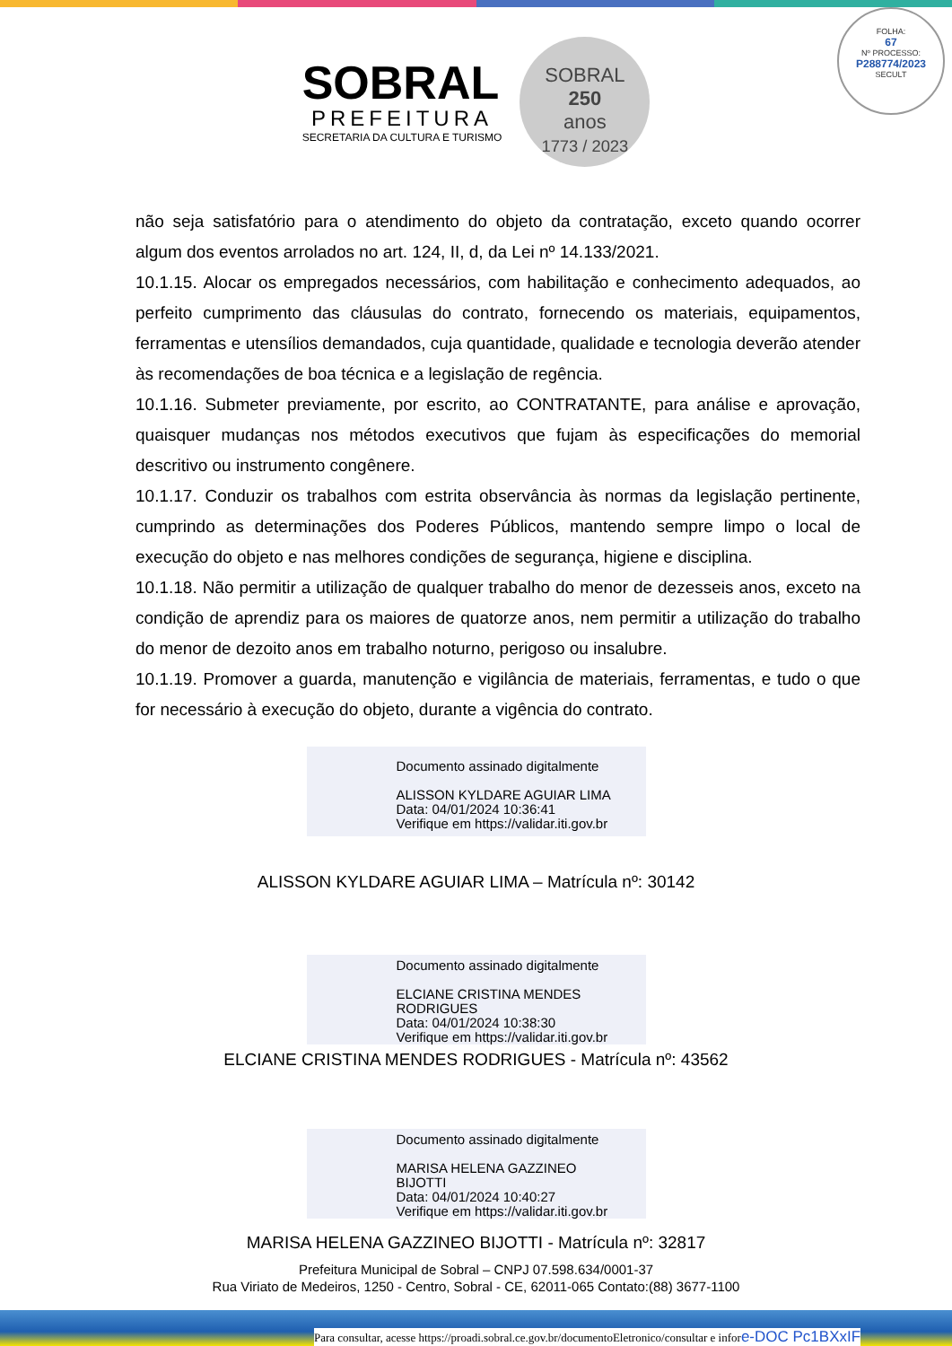FOLHA:
67
Nº PROCESSO:
P288774/2023
SECULT
SOBRAL
PREFEITURA
SECRETARIA DA CULTURA E TURISMO
SOBRAL
250
anos
1773 / 2023
não seja satisfatório para o atendimento do objeto da contratação, exceto quando ocorrer algum dos eventos arrolados no art. 124, II, d, da Lei nº 14.133/2021.
10.1.15. Alocar os empregados necessários, com habilitação e conhecimento adequados, ao perfeito cumprimento das cláusulas do contrato, fornecendo os materiais, equipamentos, ferramentas e utensílios demandados, cuja quantidade, qualidade e tecnologia deverão atender às recomendações de boa técnica e a legislação de regência.
10.1.16. Submeter previamente, por escrito, ao CONTRATANTE, para análise e aprovação, quaisquer mudanças nos métodos executivos que fujam às especificações do memorial descritivo ou instrumento congênere.
10.1.17. Conduzir os trabalhos com estrita observância às normas da legislação pertinente, cumprindo as determinações dos Poderes Públicos, mantendo sempre limpo o local de execução do objeto e nas melhores condições de segurança, higiene e disciplina.
10.1.18. Não permitir a utilização de qualquer trabalho do menor de dezesseis anos, exceto na condição de aprendiz para os maiores de quatorze anos, nem permitir a utilização do trabalho do menor de dezoito anos em trabalho noturno, perigoso ou insalubre.
10.1.19. Promover a guarda, manutenção e vigilância de materiais, ferramentas, e tudo o que for necessário à execução do objeto, durante a vigência do contrato.
Documento assinado digitalmente
ALISSON KYLDARE AGUIAR LIMA
Data: 04/01/2024 10:36:41
Verifique em https://validar.iti.gov.br
ALISSON KYLDARE AGUIAR LIMA – Matrícula nº: 30142
Documento assinado digitalmente
ELCIANE CRISTINA MENDES
RODRIGUES
Data: 04/01/2024 10:38:30
Verifique em https://validar.iti.gov.br
ELCIANE CRISTINA MENDES RODRIGUES - Matrícula nº: 43562
Documento assinado digitalmente
MARISA HELENA GAZZINEO
BIJOTTI
Data: 04/01/2024 10:40:27
Verifique em https://validar.iti.gov.br
MARISA HELENA GAZZINEO BIJOTTI - Matrícula nº: 32817
Prefeitura Municipal de Sobral – CNPJ 07.598.634/0001-37
Rua Viriato de Medeiros, 1250 - Centro, Sobral - CE, 62011-065 Contato:(88) 3677-1100
Para consultar, acesse https://proadi.sobral.ce.gov.br/documentoEletronico/consultar e infore-DOC Pc1BXxIF